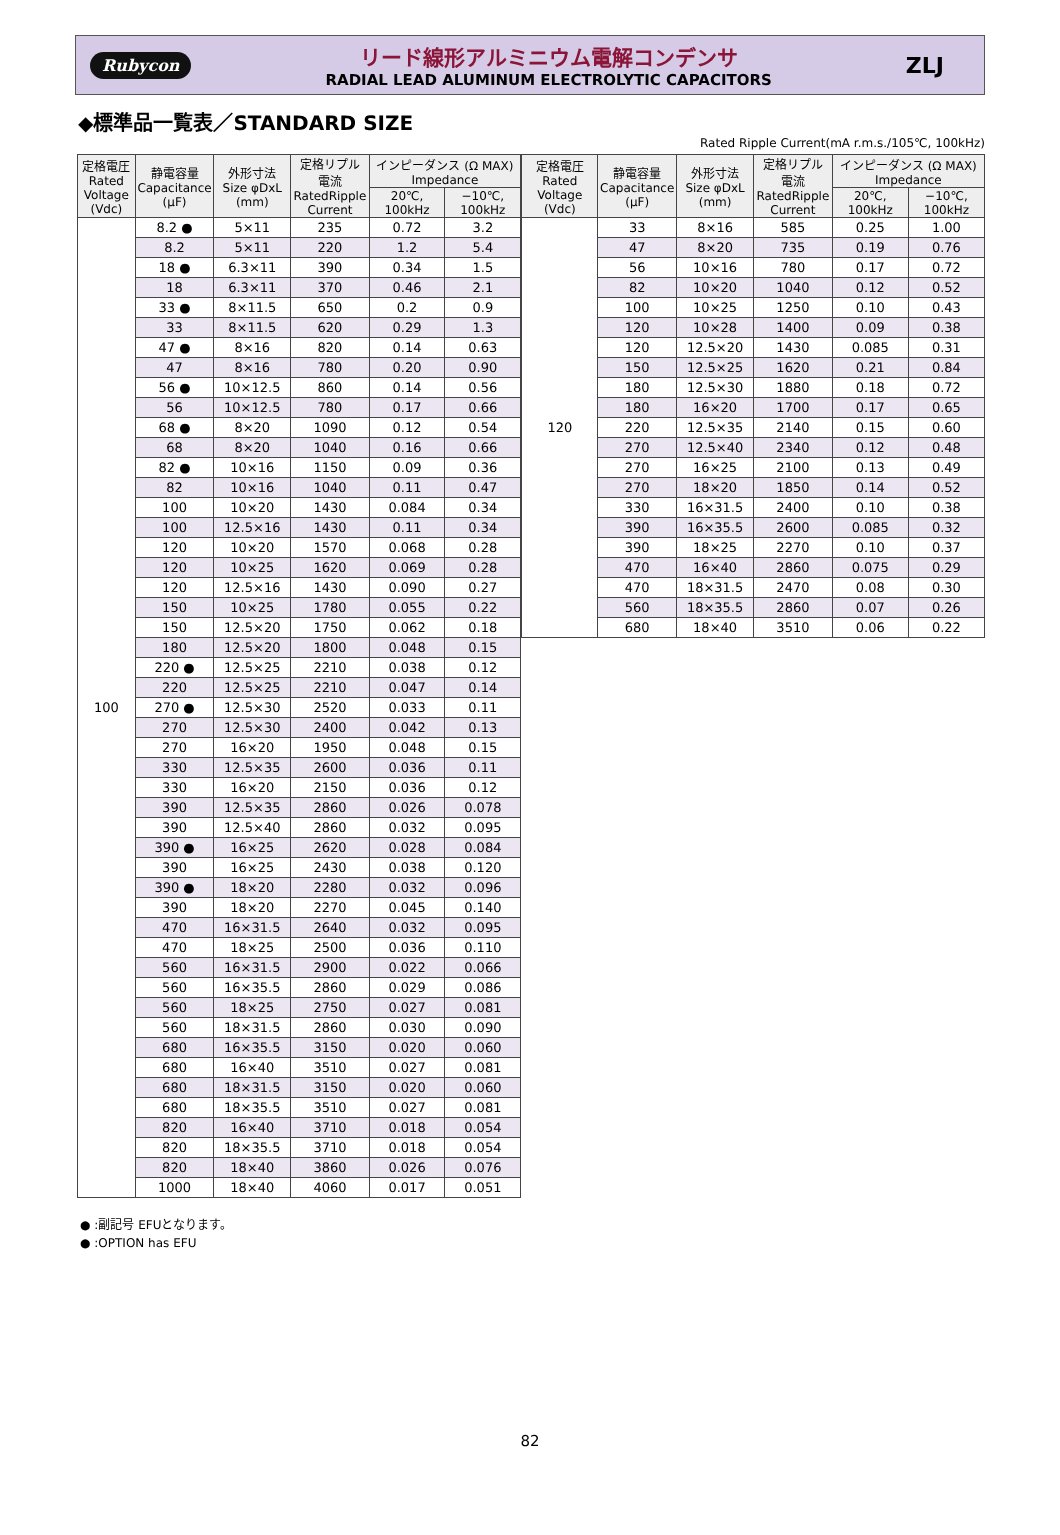Rubycon
リード線形アルミニウム電解コンデンサ
RADIAL LEAD ALUMINUM ELECTROLYTIC CAPACITORS
ZLJ
◆標準品一覧表／STANDARD SIZE
Rated Ripple Current(mA r.m.s./105℃, 100kHz)
| 定格電圧 Rated Voltage (Vdc) | 静電容量 Capacitance (μF) | 外形寸法 Size φDxL (mm) | 定格リプル 電流 RatedRipple Current | インピーダンス (Ω MAX) Impedance | |
| --- | --- | --- | --- | --- | --- |
| | | | | 20℃, 100kHz | −10℃, 100kHz |
| 100 | 8.2 ● | 5×11 | 235 | 0.72 | 3.2 |
| | 8.2 | 5×11 | 220 | 1.2 | 5.4 |
| | 18 ● | 6.3×11 | 390 | 0.34 | 1.5 |
| | 18 | 6.3×11 | 370 | 0.46 | 2.1 |
| | 33 ● | 8×11.5 | 650 | 0.2 | 0.9 |
| | 33 | 8×11.5 | 620 | 0.29 | 1.3 |
| | 47 ● | 8×16 | 820 | 0.14 | 0.63 |
| | 47 | 8×16 | 780 | 0.20 | 0.90 |
| | 56 ● | 10×12.5 | 860 | 0.14 | 0.56 |
| | 56 | 10×12.5 | 780 | 0.17 | 0.66 |
| | 68 ● | 8×20 | 1090 | 0.12 | 0.54 |
| | 68 | 8×20 | 1040 | 0.16 | 0.66 |
| | 82 ● | 10×16 | 1150 | 0.09 | 0.36 |
| | 82 | 10×16 | 1040 | 0.11 | 0.47 |
| | 100 | 10×20 | 1430 | 0.084 | 0.34 |
| | 100 | 12.5×16 | 1430 | 0.11 | 0.34 |
| | 120 | 10×20 | 1570 | 0.068 | 0.28 |
| | 120 | 10×25 | 1620 | 0.069 | 0.28 |
| | 120 | 12.5×16 | 1430 | 0.090 | 0.27 |
| | 150 | 10×25 | 1780 | 0.055 | 0.22 |
| | 150 | 12.5×20 | 1750 | 0.062 | 0.18 |
| | 180 | 12.5×20 | 1800 | 0.048 | 0.15 |
| | 220 ● | 12.5×25 | 2210 | 0.038 | 0.12 |
| | 220 | 12.5×25 | 2210 | 0.047 | 0.14 |
| | 270 ● | 12.5×30 | 2520 | 0.033 | 0.11 |
| | 270 | 12.5×30 | 2400 | 0.042 | 0.13 |
| | 270 | 16×20 | 1950 | 0.048 | 0.15 |
| | 330 | 12.5×35 | 2600 | 0.036 | 0.11 |
| | 330 | 16×20 | 2150 | 0.036 | 0.12 |
| | 390 | 12.5×35 | 2860 | 0.026 | 0.078 |
| | 390 | 12.5×40 | 2860 | 0.032 | 0.095 |
| | 390 ● | 16×25 | 2620 | 0.028 | 0.084 |
| | 390 | 16×25 | 2430 | 0.038 | 0.120 |
| | 390 ● | 18×20 | 2280 | 0.032 | 0.096 |
| | 390 | 18×20 | 2270 | 0.045 | 0.140 |
| | 470 | 16×31.5 | 2640 | 0.032 | 0.095 |
| | 470 | 18×25 | 2500 | 0.036 | 0.110 |
| | 560 | 16×31.5 | 2900 | 0.022 | 0.066 |
| | 560 | 16×35.5 | 2860 | 0.029 | 0.086 |
| | 560 | 18×25 | 2750 | 0.027 | 0.081 |
| | 560 | 18×31.5 | 2860 | 0.030 | 0.090 |
| | 680 | 16×35.5 | 3150 | 0.020 | 0.060 |
| | 680 | 16×40 | 3510 | 0.027 | 0.081 |
| | 680 | 18×31.5 | 3150 | 0.020 | 0.060 |
| | 680 | 18×35.5 | 3510 | 0.027 | 0.081 |
| | 820 | 16×40 | 3710 | 0.018 | 0.054 |
| | 820 | 18×35.5 | 3710 | 0.018 | 0.054 |
| | 820 | 18×40 | 3860 | 0.026 | 0.076 |
| | 1000 | 18×40 | 4060 | 0.017 | 0.051 |
| 定格電圧 Rated Voltage (Vdc) | 静電容量 Capacitance (μF) | 外形寸法 Size φDxL (mm) | 定格リプル 電流 RatedRipple Current | インピーダンス (Ω MAX) Impedance | |
| --- | --- | --- | --- | --- | --- |
| | | | | 20℃, 100kHz | −10℃, 100kHz |
| 120 | 33 | 8×16 | 585 | 0.25 | 1.00 |
| | 47 | 8×20 | 735 | 0.19 | 0.76 |
| | 56 | 10×16 | 780 | 0.17 | 0.72 |
| | 82 | 10×20 | 1040 | 0.12 | 0.52 |
| | 100 | 10×25 | 1250 | 0.10 | 0.43 |
| | 120 | 10×28 | 1400 | 0.09 | 0.38 |
| | 120 | 12.5×20 | 1430 | 0.085 | 0.31 |
| | 150 | 12.5×25 | 1620 | 0.21 | 0.84 |
| | 180 | 12.5×30 | 1880 | 0.18 | 0.72 |
| | 180 | 16×20 | 1700 | 0.17 | 0.65 |
| | 220 | 12.5×35 | 2140 | 0.15 | 0.60 |
| | 270 | 12.5×40 | 2340 | 0.12 | 0.48 |
| | 270 | 16×25 | 2100 | 0.13 | 0.49 |
| | 270 | 18×20 | 1850 | 0.14 | 0.52 |
| | 330 | 16×31.5 | 2400 | 0.10 | 0.38 |
| | 390 | 16×35.5 | 2600 | 0.085 | 0.32 |
| | 390 | 18×25 | 2270 | 0.10 | 0.37 |
| | 470 | 16×40 | 2860 | 0.075 | 0.29 |
| | 470 | 18×31.5 | 2470 | 0.08 | 0.30 |
| | 560 | 18×35.5 | 2860 | 0.07 | 0.26 |
| | 680 | 18×40 | 3510 | 0.06 | 0.22 |
● :副記号 EFUとなります。
● :OPTION has EFU
82